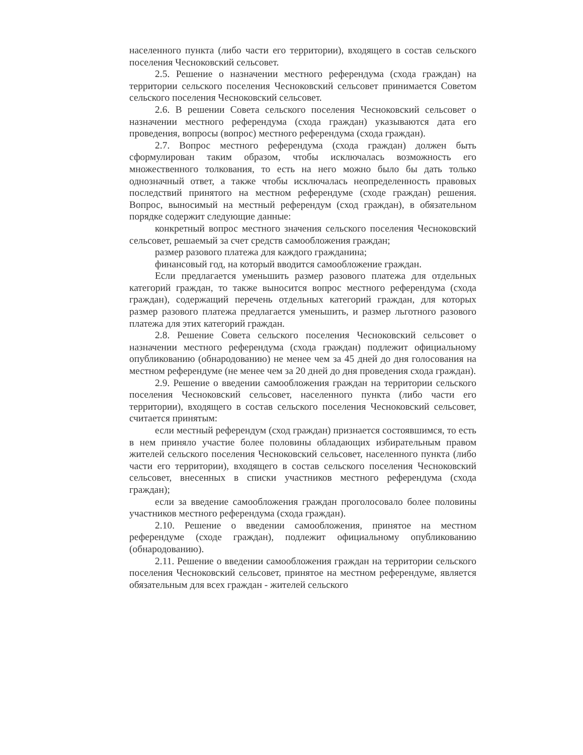населенного пункта (либо части его территории), входящего в состав сельского поселения Чесноковский сельсовет.
2.5. Решение о назначении местного референдума (схода граждан) на территории сельского поселения Чесноковский сельсовет принимается Советом сельского поселения Чесноковский сельсовет.
2.6. В решении Совета сельского поселения Чесноковский сельсовет о назначении местного референдума (схода граждан) указываются дата его проведения, вопросы (вопрос) местного референдума (схода граждан).
2.7. Вопрос местного референдума (схода граждан) должен быть сформулирован таким образом, чтобы исключалась возможность его множественного толкования, то есть на него можно было бы дать только однозначный ответ, а также чтобы исключалась неопределенность правовых последствий принятого на местном референдуме (сходе граждан) решения. Вопрос, выносимый на местный референдум (сход граждан), в обязательном порядке содержит следующие данные:
конкретный вопрос местного значения сельского поселения Чесноковский сельсовет, решаемый за счет средств самообложения граждан;
размер разового платежа для каждого гражданина;
финансовый год, на который вводится самообложение граждан.
Если предлагается уменьшить размер разового платежа для отдельных категорий граждан, то также выносится вопрос местного референдума (схода граждан), содержащий перечень отдельных категорий граждан, для которых размер разового платежа предлагается уменьшить, и размер льготного разового платежа для этих категорий граждан.
2.8. Решение Совета сельского поселения Чесноковский сельсовет о назначении местного референдума (схода граждан) подлежит официальному опубликованию (обнародованию) не менее чем за 45 дней до дня голосования на местном референдуме (не менее чем за 20 дней до дня проведения схода граждан).
2.9. Решение о введении самообложения граждан на территории сельского поселения Чесноковский сельсовет, населенного пункта (либо части его территории), входящего в состав сельского поселения Чесноковский сельсовет, считается принятым:
если местный референдум (сход граждан) признается состоявшимся, то есть в нем приняло участие более половины обладающих избирательным правом жителей сельского поселения Чесноковский сельсовет, населенного пункта (либо части его территории), входящего в состав сельского поселения Чесноковский сельсовет, внесенных в списки участников местного референдума (схода граждан);
если за введение самообложения граждан проголосовало более половины участников местного референдума (схода граждан).
2.10. Решение о введении самообложения, принятое на местном референдуме (сходе граждан), подлежит официальному опубликованию (обнародованию).
2.11. Решение о введении самообложения граждан на территории сельского поселения Чесноковский сельсовет, принятое на местном референдуме, является обязательным для всех граждан - жителей сельского